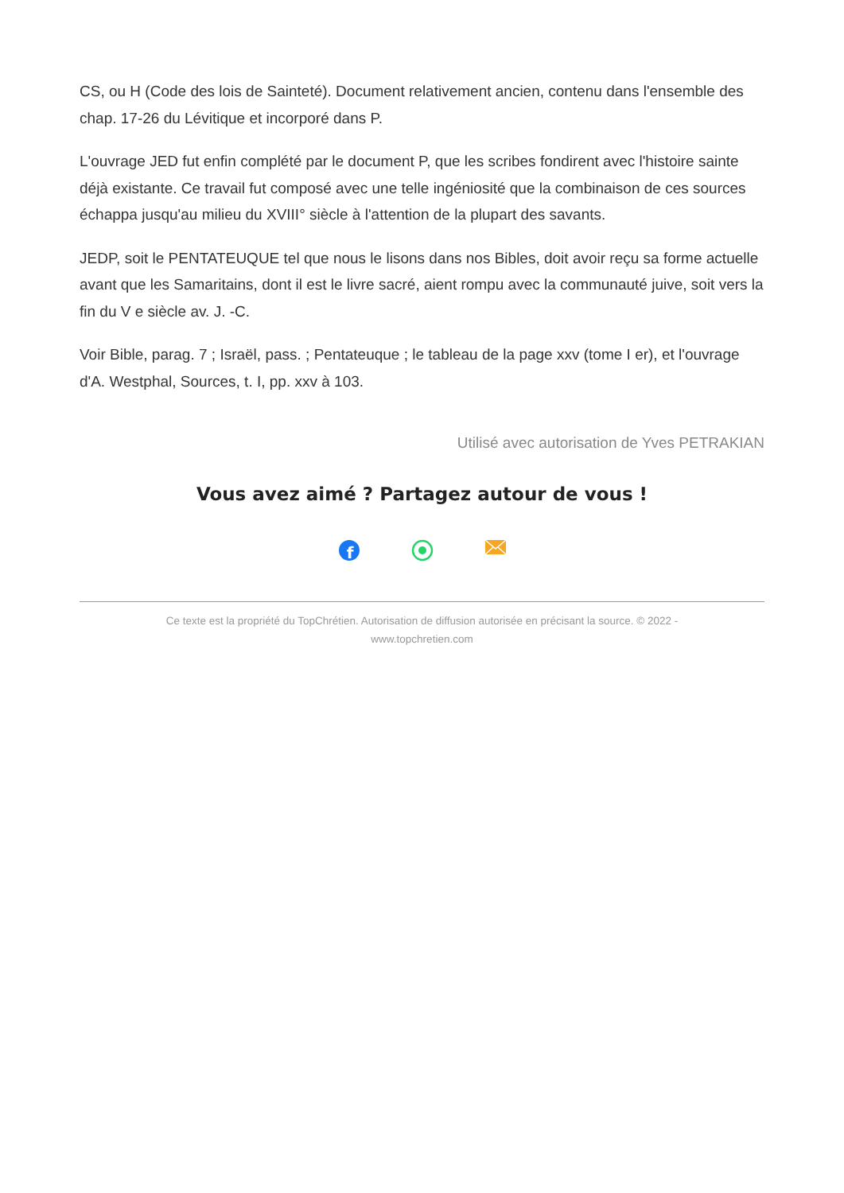CS, ou H (Code des lois de Sainteté). Document relativement ancien, contenu dans l'ensemble des chap. 17-26 du Lévitique et incorporé dans P.
L'ouvrage JED fut enfin complété par le document P, que les scribes fondirent avec l'histoire sainte déjà existante. Ce travail fut composé avec une telle ingéniosité que la combinaison de ces sources échappa jusqu'au milieu du XVIII° siècle à l'attention de la plupart des savants.
JEDP, soit le PENTATEUQUE tel que nous le lisons dans nos Bibles, doit avoir reçu sa forme actuelle avant que les Samaritains, dont il est le livre sacré, aient rompu avec la communauté juive, soit vers la fin du V e siècle av. J. -C.
Voir Bible, parag. 7 ; Israël, pass. ; Pentateuque ; le tableau de la page xxv (tome I er), et l'ouvrage d'A. Westphal, Sources, t. I, pp. xxv à 103.
Utilisé avec autorisation de Yves PETRAKIAN
Vous avez aimé ? Partagez autour de vous !
f
Ce texte est la propriété du TopChrétien. Autorisation de diffusion autorisée en précisant la source. © 2022 -
www.topchretien.com